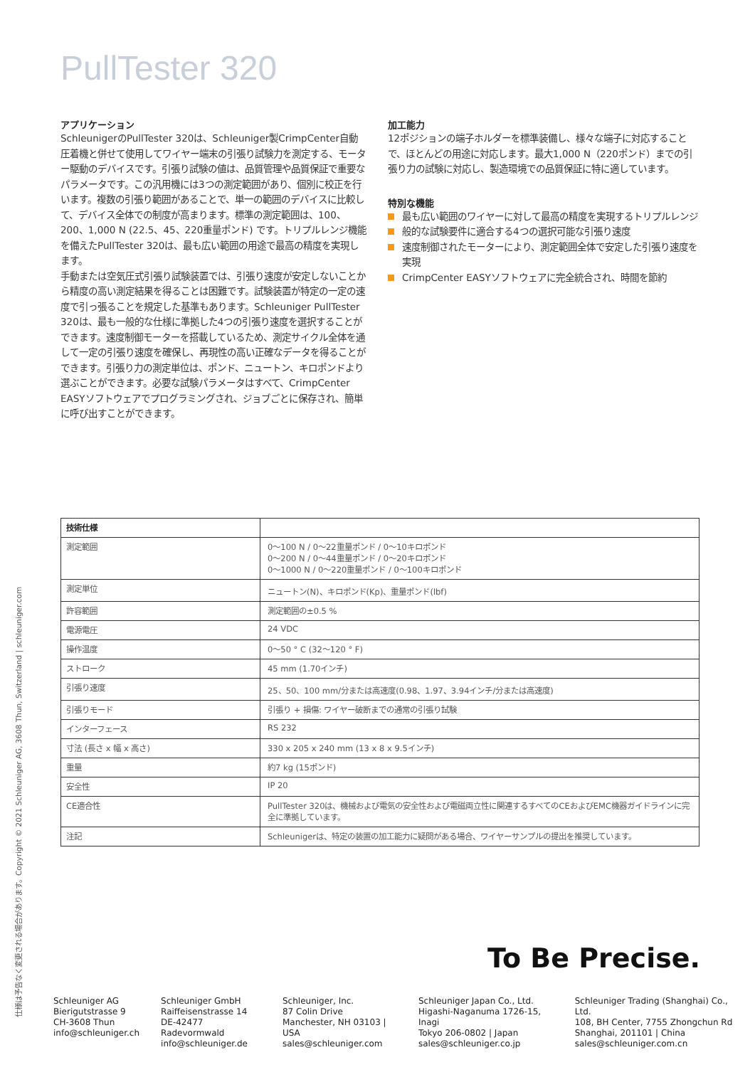仕様は予告なく変更される場合があります。Copyright © 2021 Schleuniger AG, 3608 Thun, Switzerland | schleuniger.com
PullTester 320
アプリケーション
SchleunigerのPullTester 320は、Schleuniger製CrimpCenter自動圧着機と併せて使用してワイヤー端末の引張り試験力を測定する、モーター駆動のデバイスです。引張り試験の値は、品質管理や品質保証で重要なパラメータです。この汎用機には3つの測定範囲があり、個別に校正を行います。複数の引張り範囲があることで、単一の範囲のデバイスに比較して、デバイス全体での制度が高まります。標準の測定範囲は、100、200、1,000 N (22.5、45、220重量ポンド) です。トリプルレンジ機能を備えたPullTester 320は、最も広い範囲の用途で最高の精度を実現します。
手動または空気圧式引張り試験装置では、引張り速度が安定しないことから精度の高い測定結果を得ることは困難です。試験装置が特定の一定の速度で引っ張ることを規定した基準もあります。Schleuniger PullTester 320は、最も一般的な仕様に準拠した4つの引張り速度を選択することができます。速度制御モーターを搭載しているため、測定サイクル全体を通して一定の引張り速度を確保し、再現性の高い正確なデータを得ることができます。引張り力の測定単位は、ポンド、ニュートン、キロポンドより選ぶことができます。必要な試験パラメータはすべて、CrimpCenter EASYソフトウェアでプログラミングされ、ジョブごとに保存され、簡単に呼び出すことができます。
加工能力
12ポジションの端子ホルダーを標準装備し、様々な端子に対応することで、ほとんどの用途に対応します。最大1,000 N（220ポンド）までの引張り力の試験に対応し、製造環境での品質保証に特に適しています。
特別な機能
最も広い範囲のワイヤーに対して最高の精度を実現するトリプルレンジ
般的な試験要件に適合する4つの選択可能な引張り速度
速度制御されたモーターにより、測定範囲全体で安定した引張り速度を実現
CrimpCenter EASYソフトウェアに完全統合され、時間を節約
| 技術仕様 | |
| --- | --- |
| 測定範囲 | 0～100 N / 0～22重量ポンド / 0～10キロポンド 0～200 N / 0～44重量ポンド / 0～20キロポンド 0～1000 N / 0～220重量ポンド / 0～100キロポンド |
| 測定単位 | ニュートン(N)、キロポンド(Kp)、重量ポンド(lbf) |
| 許容範囲 | 測定範囲の±0.5 % |
| 電源電圧 | 24 VDC |
| 操作温度 | 0～50 ° C (32～120 ° F) |
| ストローク | 45 mm (1.70インチ) |
| 引張り速度 | 25、50、100 mm/分または高速度(0.98、1.97、3.94インチ/分または高速度) |
| 引張りモード | 引張り + 損傷: ワイヤー破断までの通常の引張り試験 |
| インターフェース | RS 232 |
| 寸法 (長さ x 幅 x 高さ) | 330 x 205 x 240 mm (13 x 8 x 9.5インチ) |
| 重量 | 約7 kg (15ポンド) |
| 安全性 | IP 20 |
| CE適合性 | PullTester 320は、機械および電気の安全性および電磁両立性に関連するすべてのCEおよびEMC機器ガイドラインに完全に準拠しています。 |
| 注記 | Schleunigerは、特定の装置の加工能力に疑問がある場合、ワイヤーサンプルの提出を推奨しています。 |
To Be Precise.
Schleuniger AG
Bierigutstrasse 9
CH-3608 Thun
info@schleuniger.ch
Schleuniger GmbH
Raiffeisenstrasse 14
DE-42477 Radevormwald
info@schleuniger.de
Schleuniger, Inc.
87 Colin Drive
Manchester, NH 03103 | USA
sales@schleuniger.com
Schleuniger Japan Co., Ltd.
Higashi-Naganuma 1726-15, Inagi
Tokyo 206-0802 | Japan
sales@schleuniger.co.jp
Schleuniger Trading (Shanghai) Co., Ltd.
108, BH Center, 7755 Zhongchun Rd
Shanghai, 201101 | China
sales@schleuniger.com.cn